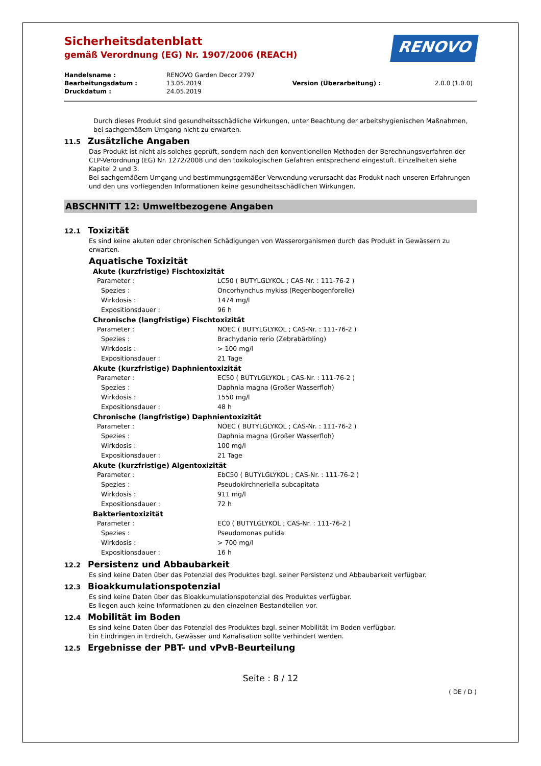Sicherheitsdatenblatt
gemäß Verordnung (EG) Nr. 1907/2006 (REACH)
RENOVO
| Handelsname : | RENOVO Garden Decor 2797 | | |
| Bearbeitungsdatum : | 13.05.2019 | Version (Überarbeitung) : | 2.0.0 (1.0.0) |
| Druckdatum : | 24.05.2019 | | |
Durch dieses Produkt sind gesundheitsschädliche Wirkungen, unter Beachtung der arbeitshygienischen Maßnahmen, bei sachgemäßem Umgang nicht zu erwarten.
11.5 Zusätzliche Angaben
Das Produkt ist nicht als solches geprüft, sondern nach den konventionellen Methoden der Berechnungsverfahren der CLP-Verordnung (EG) Nr. 1272/2008 und den toxikologischen Gefahren entsprechend eingestuft. Einzelheiten siehe Kapitel 2 und 3.
Bei sachgemäßem Umgang und bestimmungsgemäßer Verwendung verursacht das Produkt nach unseren Erfahrungen und den uns vorliegenden Informationen keine gesundheitsschädlichen Wirkungen.
ABSCHNITT 12: Umweltbezogene Angaben
12.1 Toxizität
Es sind keine akuten oder chronischen Schädigungen von Wasserorganismen durch das Produkt in Gewässern zu erwarten.
Aquatische Toxizität
Akute (kurzfristige) Fischtoxizität
| Parameter : | LC50 ( BUTYLGLYKOL ; CAS-Nr. : 111-76-2 ) |
| Spezies : | Oncorhynchus mykiss (Regenbogenforelle) |
| Wirkdosis : | 1474 mg/l |
| Expositionsdauer : | 96 h |
Chronische (langfristige) Fischtoxizität
| Parameter : | NOEC ( BUTYLGLYKOL ; CAS-Nr. : 111-76-2 ) |
| Spezies : | Brachydanio rerio (Zebrabärbling) |
| Wirkdosis : | > 100 mg/l |
| Expositionsdauer : | 21 Tage |
Akute (kurzfristige) Daphnientoxizität
| Parameter : | EC50 ( BUTYLGLYKOL ; CAS-Nr. : 111-76-2 ) |
| Spezies : | Daphnia magna (Großer Wasserfloh) |
| Wirkdosis : | 1550 mg/l |
| Expositionsdauer : | 48 h |
Chronische (langfristige) Daphnientoxizität
| Parameter : | NOEC ( BUTYLGLYKOL ; CAS-Nr. : 111-76-2 ) |
| Spezies : | Daphnia magna (Großer Wasserfloh) |
| Wirkdosis : | 100 mg/l |
| Expositionsdauer : | 21 Tage |
Akute (kurzfristige) Algentoxizität
| Parameter : | EbC50 ( BUTYLGLYKOL ; CAS-Nr. : 111-76-2 ) |
| Spezies : | Pseudokirchneriella subcapitata |
| Wirkdosis : | 911 mg/l |
| Expositionsdauer : | 72 h |
Bakterientoxizität
| Parameter : | EC0 ( BUTYLGLYKOL ; CAS-Nr. : 111-76-2 ) |
| Spezies : | Pseudomonas putida |
| Wirkdosis : | > 700 mg/l |
| Expositionsdauer : | 16 h |
12.2 Persistenz und Abbaubarkeit
Es sind keine Daten über das Potenzial des Produktes bzgl. seiner Persistenz und Abbaubarkeit verfügbar.
12.3 Bioakkumulationspotenzial
Es sind keine Daten über das Bioakkumulationspotenzial des Produktes verfügbar.
Es liegen auch keine Informationen zu den einzelnen Bestandteilen vor.
12.4 Mobilität im Boden
Es sind keine Daten über das Potenzial des Produktes bzgl. seiner Mobilität im Boden verfügbar.
Ein Eindringen in Erdreich, Gewässer und Kanalisation sollte verhindert werden.
12.5 Ergebnisse der PBT- und vPvB-Beurteilung
Seite : 8 / 12
( DE / D )